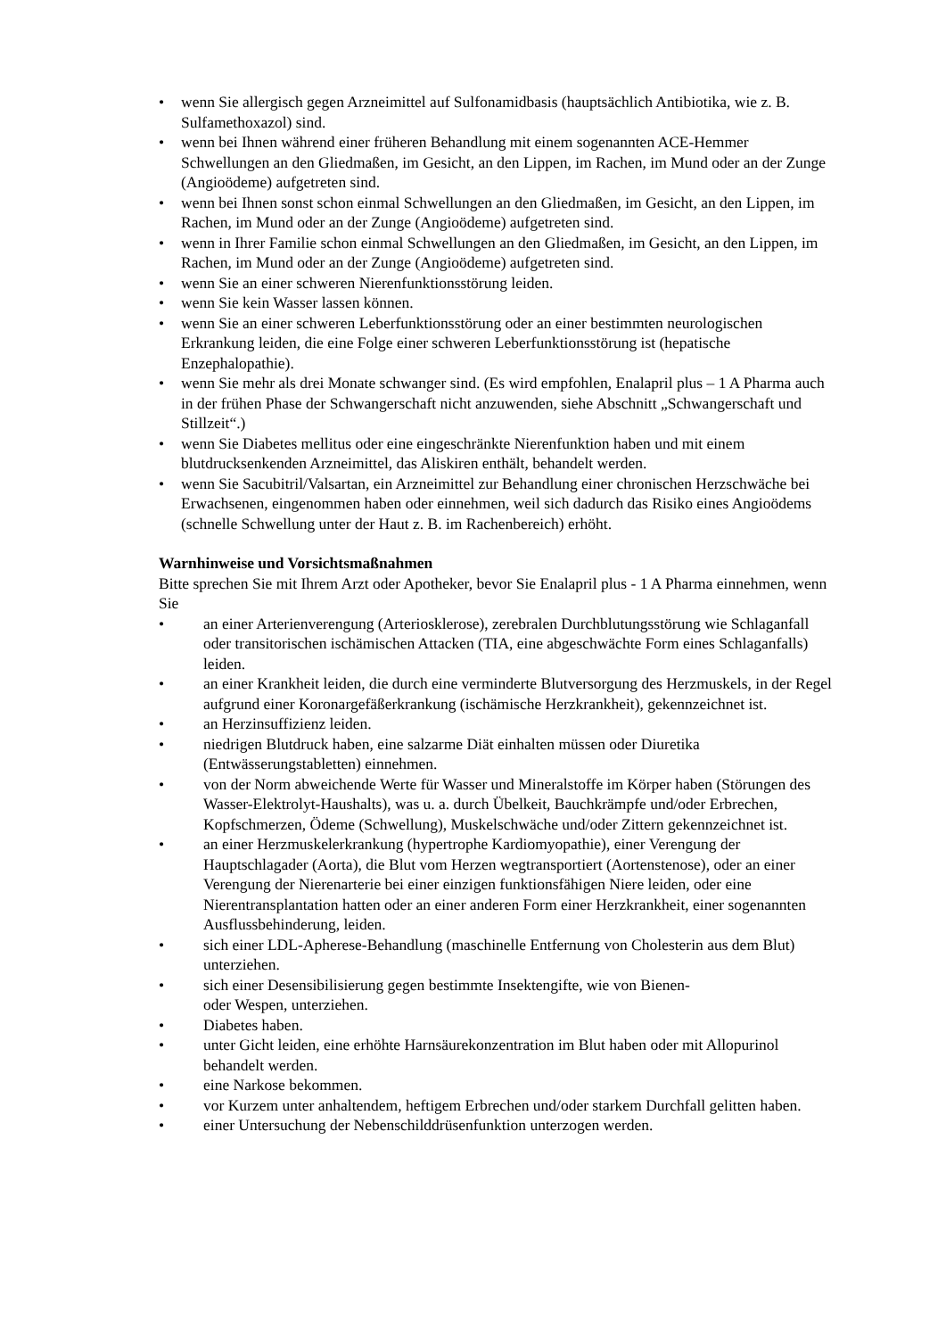• wenn Sie allergisch gegen Arzneimittel auf Sulfonamidbasis (hauptsächlich Antibiotika, wie z. B. Sulfamethoxazol) sind.
• wenn bei Ihnen während einer früheren Behandlung mit einem sogenannten ACE-Hemmer Schwellungen an den Gliedmaßen, im Gesicht, an den Lippen, im Rachen, im Mund oder an der Zunge (Angioödeme) aufgetreten sind.
• wenn bei Ihnen sonst schon einmal Schwellungen an den Gliedmaßen, im Gesicht, an den Lippen, im Rachen, im Mund oder an der Zunge (Angioödeme) aufgetreten sind.
• wenn in Ihrer Familie schon einmal Schwellungen an den Gliedmaßen, im Gesicht, an den Lippen, im Rachen, im Mund oder an der Zunge (Angioödeme) aufgetreten sind.
• wenn Sie an einer schweren Nierenfunktionsstörung leiden.
• wenn Sie kein Wasser lassen können.
• wenn Sie an einer schweren Leberfunktionsstörung oder an einer bestimmten neurologischen Erkrankung leiden, die eine Folge einer schweren Leberfunktionsstörung ist (hepatische Enzephalopathie).
• wenn Sie mehr als drei Monate schwanger sind. (Es wird empfohlen, Enalapril plus – 1 A Pharma auch in der frühen Phase der Schwangerschaft nicht anzuwenden, siehe Abschnitt „Schwangerschaft und Stillzeit“.)
• wenn Sie Diabetes mellitus oder eine eingeschränkte Nierenfunktion haben und mit einem blutdrucksenkenden Arzneimittel, das Aliskiren enthält, behandelt werden.
• wenn Sie Sacubitril/Valsartan, ein Arzneimittel zur Behandlung einer chronischen Herzschwäche bei Erwachsenen, eingenommen haben oder einnehmen, weil sich dadurch das Risiko eines Angioödems (schnelle Schwellung unter der Haut z. B. im Rachenbereich) erhöht.
Warnhinweise und Vorsichtsmaßnahmen
Bitte sprechen Sie mit Ihrem Arzt oder Apotheker, bevor Sie Enalapril plus - 1 A Pharma einnehmen, wenn Sie
• an einer Arterienverengung (Arteriosklerose), zerebralen Durchblutungsstörung wie Schlaganfall oder transitorischen ischämischen Attacken (TIA, eine abgeschwächte Form eines Schlaganfalls) leiden.
• an einer Krankheit leiden, die durch eine verminderte Blutversorgung des Herzmuskels, in der Regel aufgrund einer Koronargefäßerkrankung (ischämische Herzkrankheit), gekennzeichnet ist.
• an Herzinsuffizienz leiden.
• niedrigen Blutdruck haben, eine salzarme Diät einhalten müssen oder Diuretika (Entwässerungstabletten) einnehmen.
• von der Norm abweichende Werte für Wasser und Mineralstoffe im Körper haben (Störungen des Wasser-Elektrolyt-Haushalts), was u. a. durch Übelkeit, Bauchkrämpfe und/oder Erbrechen, Kopfschmerzen, Ödeme (Schwellung), Muskelschwäche und/oder Zittern gekennzeichnet ist.
• an einer Herzmuskelerkrankung (hypertrophe Kardiomyopathie), einer Verengung der Hauptschlagader (Aorta), die Blut vom Herzen wegtransportiert (Aortenstenose), oder an einer Verengung der Nierenarterie bei einer einzigen funktionsfähigen Niere leiden, oder eine Nierentransplantation hatten oder an einer anderen Form einer Herzkrankheit, einer sogenannten Ausflussbehinderung, leiden.
• sich einer LDL-Apherese-Behandlung (maschinelle Entfernung von Cholesterin aus dem Blut) unterziehen.
• sich einer Desensibilisierung gegen bestimmte Insektengifte, wie von Bienen-
oder Wespen, unterziehen.
• Diabetes haben.
• unter Gicht leiden, eine erhöhte Harnsäurekonzentration im Blut haben oder mit Allopurinol behandelt werden.
• eine Narkose bekommen.
• vor Kurzem unter anhaltendem, heftigem Erbrechen und/oder starkem Durchfall gelitten haben.
• einer Untersuchung der Nebenschilddrüsenfunktion unterzogen werden.